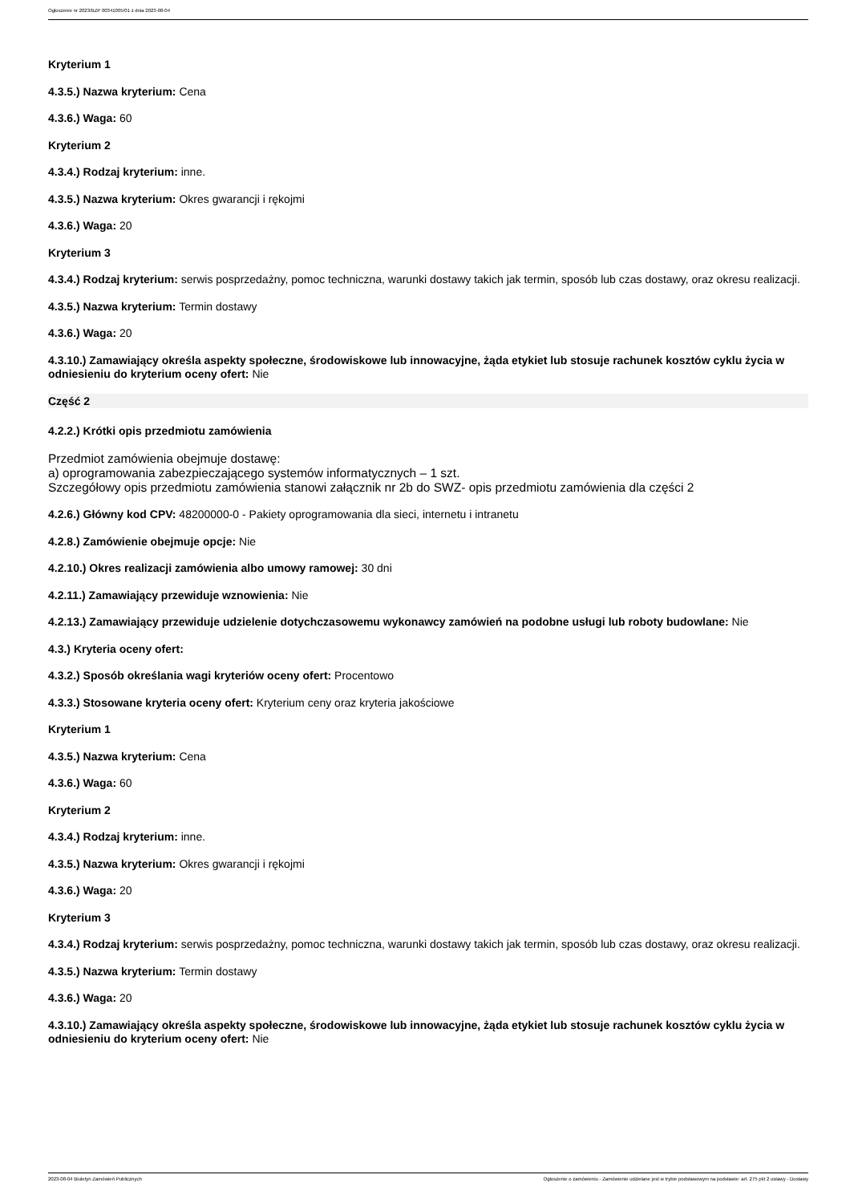Ogłoszenie nr 2023/BZP 00341005/01 z dnia 2023-08-04
Kryterium 1
4.3.5.) Nazwa kryterium: Cena
4.3.6.) Waga: 60
Kryterium 2
4.3.4.) Rodzaj kryterium: inne.
4.3.5.) Nazwa kryterium: Okres gwarancji i rękojmi
4.3.6.) Waga: 20
Kryterium 3
4.3.4.) Rodzaj kryterium: serwis posprzedażny, pomoc techniczna, warunki dostawy takich jak termin, sposób lub czas dostawy, oraz okresu realizacji.
4.3.5.) Nazwa kryterium: Termin dostawy
4.3.6.) Waga: 20
4.3.10.) Zamawiający określa aspekty społeczne, środowiskowe lub innowacyjne, żąda etykiet lub stosuje rachunek kosztów cyklu życia w odniesieniu do kryterium oceny ofert: Nie
Część 2
4.2.2.) Krótki opis przedmiotu zamówienia
Przedmiot zamówienia obejmuje dostawę:
a) oprogramowania zabezpieczającego systemów informatycznych – 1 szt.
Szczegółowy opis przedmiotu zamówienia stanowi załącznik nr 2b do SWZ- opis przedmiotu zamówienia dla części 2
4.2.6.) Główny kod CPV: 48200000-0 - Pakiety oprogramowania dla sieci, internetu i intranetu
4.2.8.) Zamówienie obejmuje opcje: Nie
4.2.10.) Okres realizacji zamówienia albo umowy ramowej: 30 dni
4.2.11.) Zamawiający przewiduje wznowienia: Nie
4.2.13.) Zamawiający przewiduje udzielenie dotychczasowemu wykonawcy zamówień na podobne usługi lub roboty budowlane: Nie
4.3.) Kryteria oceny ofert:
4.3.2.) Sposób określania wagi kryteriów oceny ofert: Procentowo
4.3.3.) Stosowane kryteria oceny ofert: Kryterium ceny oraz kryteria jakościowe
Kryterium 1
4.3.5.) Nazwa kryterium: Cena
4.3.6.) Waga: 60
Kryterium 2
4.3.4.) Rodzaj kryterium: inne.
4.3.5.) Nazwa kryterium: Okres gwarancji i rękojmi
4.3.6.) Waga: 20
Kryterium 3
4.3.4.) Rodzaj kryterium: serwis posprzedażny, pomoc techniczna, warunki dostawy takich jak termin, sposób lub czas dostawy, oraz okresu realizacji.
4.3.5.) Nazwa kryterium: Termin dostawy
4.3.6.) Waga: 20
4.3.10.) Zamawiający określa aspekty społeczne, środowiskowe lub innowacyjne, żąda etykiet lub stosuje rachunek kosztów cyklu życia w odniesieniu do kryterium oceny ofert: Nie
2023-08-04 Biuletyn Zamówień Publicznych Ogłoszenie o zamówieniu - Zamówienie udzielane jest w trybie podstawowym na podstawie: art. 275 pkt 2 ustawy - Dostawy